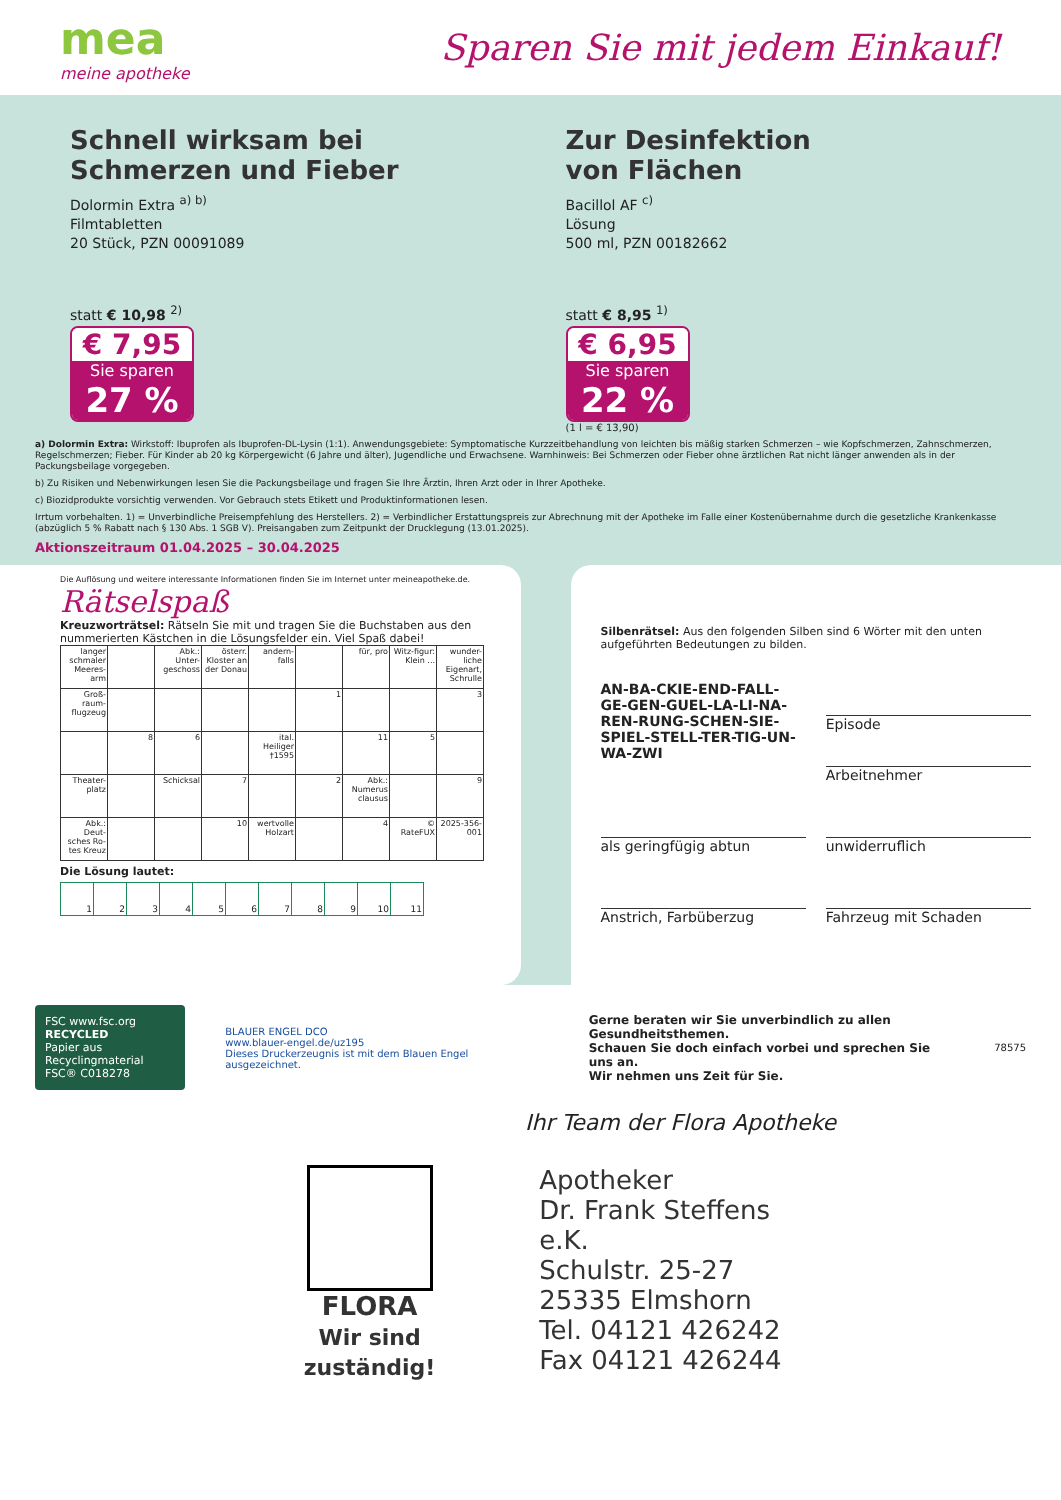mea
meine apotheke
Sparen Sie mit jedem Einkauf!
Schnell wirksam bei
Schmerzen und Fieber
Dolormin Extra <sup>a) b)</sup>
Filmtabletten
20 Stück, PZN 00091089
statt € 10,98 <sup>2)</sup>
€ 7,95
Sie sparen
27 %
Zur Desinfektion
von Flächen
Bacillol AF <sup>c)</sup>
Lösung
500 ml, PZN 00182662
statt € 8,95 <sup>1)</sup>
€ 6,95
Sie sparen
22 %
(1 l = € 13,90)
a) Dolormin Extra: Wirkstoff: Ibuprofen als Ibuprofen-DL-Lysin (1:1). Anwendungsgebiete: Symptomatische Kurzzeitbehandlung von leichten bis mäßig starken Schmerzen – wie Kopfschmerzen, Zahnschmerzen, Regelschmerzen; Fieber. Für Kinder ab 20 kg Körpergewicht (6 Jahre und älter), Jugendliche und Erwachsene. Warnhinweis: Bei Schmerzen oder Fieber ohne ärztlichen Rat nicht länger anwenden als in der Packungsbeilage vorgegeben.
b) Zu Risiken und Nebenwirkungen lesen Sie die Packungsbeilage und fragen Sie Ihre Ärztin, Ihren Arzt oder in Ihrer Apotheke.
c) Biozidprodukte vorsichtig verwenden. Vor Gebrauch stets Etikett und Produktinformationen lesen.
Irrtum vorbehalten. 1) = Unverbindliche Preisempfehlung des Herstellers. 2) = Verbindlicher Erstattungspreis zur Abrechnung mit der Apotheke im Falle einer Kostenübernahme durch die gesetzliche Krankenkasse (abzüglich 5 % Rabatt nach § 130 Abs. 1 SGB V). Preisangaben zum Zeitpunkt der Drucklegung (13.01.2025).
Aktionszeitraum 01.04.2025 – 30.04.2025
Die Auflösung und weitere interessante Informationen finden Sie im Internet unter meineapotheke.de.
Rätselspaß
Kreuzworträtsel: Rätseln Sie mit und tragen Sie die Buchstaben aus den nummerierten Kästchen in die Lösungsfelder ein. Viel Spaß dabei!
| langer schmaler Meeres-arm | | Abk.: Unter-geschoss | österr. Kloster an der Donau | andern-falls | | für, pro | Witz-figur: Klein ... | wunder-liche Eigenart, Schrulle |
| Groß-raum-flugzeug | | | | | 1 | | | 3 |
| | 8 | 6 | | ital. Heiliger †1595 | | 11 | 5 | |
| Theater-platz | | Schicksal | 7 | | 2 | Abk.: Numerus clausus | | 9 |
| Abk.: Deut-sches Ro-tes Kreuz | | | 10 | wertvolle Holzart | | 4 | © RateFUX | 2025-356-001 |
Die Lösung lautet:
| 1 | 2 | 3 | 4 | 5 | 6 | 7 | 8 | 9 | 10 | 11 |
Silbenrätsel: Aus den folgenden Silben sind 6 Wörter mit den unten aufgeführten Bedeutungen zu bilden.
AN-BA-CKIE-END-FALL-GE-GEN-GUEL-LA-LI-NA-REN-RUNG-SCHEN-SIE-SPIEL-STELL-TER-TIG-UN-WA-ZWI
Episode
Arbeitnehmer
als geringfügig abtun
unwiderruflich
Anstrich, Farbüberzug
Fahrzeug mit Schaden
FSC www.fsc.org
RECYCLED
Papier aus Recyclingmaterial
FSC® C018278
BLAUER ENGEL DCO
www.blauer-engel.de/uz195
Dieses Druckerzeugnis ist mit dem Blauen Engel ausgezeichnet.
Gerne beraten wir Sie unverbindlich zu allen Gesundheitsthemen.
Schauen Sie doch einfach vorbei und sprechen Sie uns an.
Wir nehmen uns Zeit für Sie.
78575
Ihr Team der Flora Apotheke
FLORA
Wir sind zuständig!
Apotheker
Dr. Frank Steffens e.K.
Schulstr. 25-27
25335 Elmshorn
Tel. 04121 426242
Fax 04121 426244